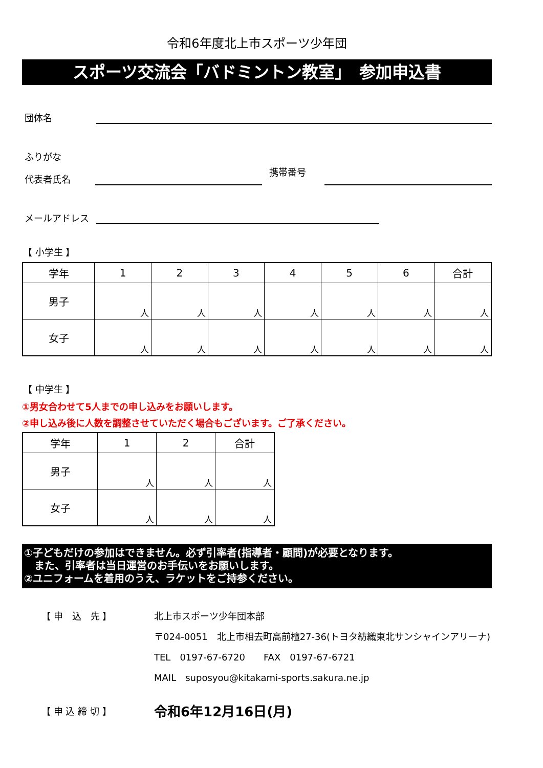令和6年度北上市スポーツ少年団
スポーツ交流会「バドミントン教室」　参加申込書
団体名
ふりがな
代表者氏名
携帯番号
メールアドレス
【 小学生 】
| 学年 | 1 | 2 | 3 | 4 | 5 | 6 | 合計 |
| --- | --- | --- | --- | --- | --- | --- | --- |
| 男子 | 人 | 人 | 人 | 人 | 人 | 人 | 人 |
| 女子 | 人 | 人 | 人 | 人 | 人 | 人 | 人 |
【 中学生 】
①男女合わせて5人までの申し込みをお願いします。
②申し込み後に人数を調整させていただく場合もございます。ご了承ください。
| 学年 | 1 | 2 | 合計 |
| --- | --- | --- | --- |
| 男子 | 人 | 人 | 人 |
| 女子 | 人 | 人 | 人 |
①子どもだけの参加はできません。必ず引率者(指導者・顧問)が必要となります。
　また、引率者は当日運営のお手伝いをお願いします。
②ユニフォームを着用のうえ、ラケットをご持参ください。
【 申　込　先 】 北上市スポーツ少年団本部
〒024-0051　北上市相去町高前檀27-36(トヨタ紡織東北サンシャインアリーナ)
TEL　0197-67-6720　　FAX　0197-67-6721
MAIL　suposyou@kitakami-sports.sakura.ne.jp
【 申 込 締 切 】
令和6年12月16日(月)